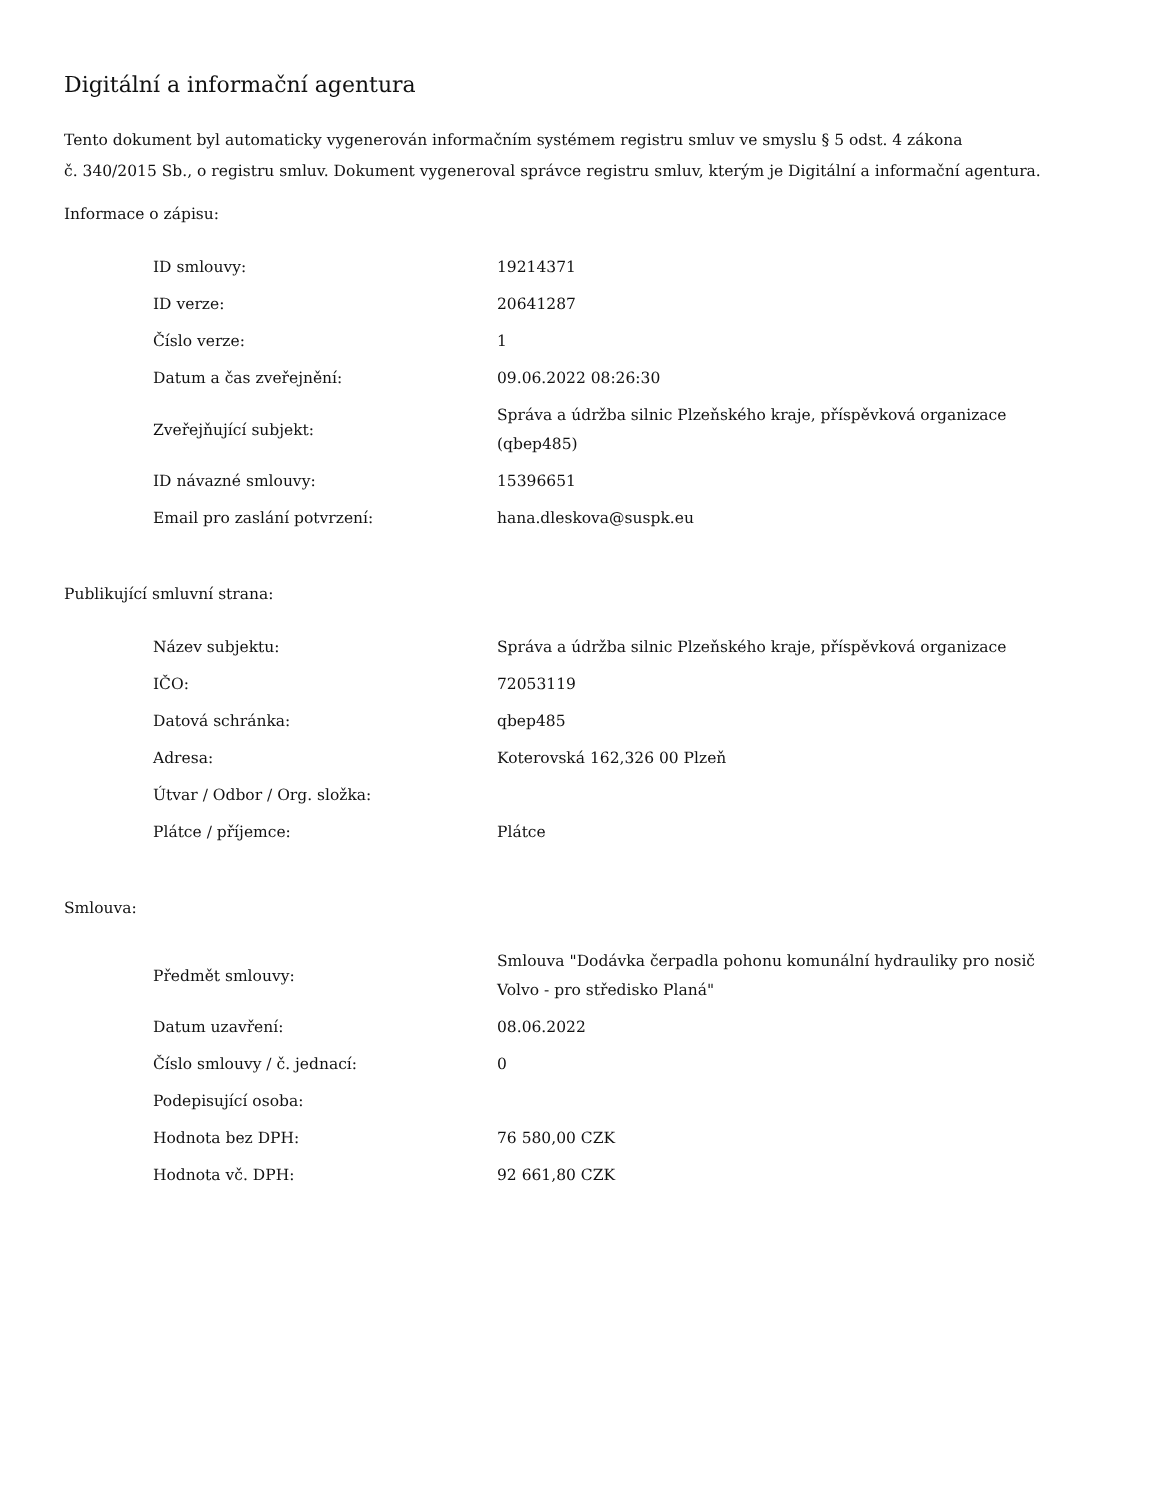Digitální a informační agentura
Tento dokument byl automaticky vygenerován informačním systémem registru smluv ve smyslu § 5 odst. 4 zákona
č. 340/2015 Sb., o registru smluv. Dokument vygeneroval správce registru smluv, kterým je Digitální a informační agentura.
Informace o zápisu:
| ID smlouvy: | 19214371 |
| ID verze: | 20641287 |
| Číslo verze: | 1 |
| Datum a čas zveřejnění: | 09.06.2022 08:26:30 |
| Zveřejňující subjekt: | Správa a údržba silnic Plzeňského kraje, příspěvková organizace (qbep485) |
| ID návazné smlouvy: | 15396651 |
| Email pro zaslání potvrzení: | hana.dleskova@suspk.eu |
Publikující smluvní strana:
| Název subjektu: | Správa a údržba silnic Plzeňského kraje, příspěvková organizace |
| IČO: | 72053119 |
| Datová schránka: | qbep485 |
| Adresa: | Koterovská 162,326 00 Plzeň |
| Útvar / Odbor / Org. složka: | |
| Plátce / příjemce: | Plátce |
Smlouva:
| Předmět smlouvy: | Smlouva "Dodávka čerpadla pohonu komunální hydrauliky pro nosič Volvo - pro středisko Planá" |
| Datum uzavření: | 08.06.2022 |
| Číslo smlouvy / č. jednací: | 0 |
| Podepisující osoba: | |
| Hodnota bez DPH: | 76 580,00 CZK |
| Hodnota vč. DPH: | 92 661,80 CZK |